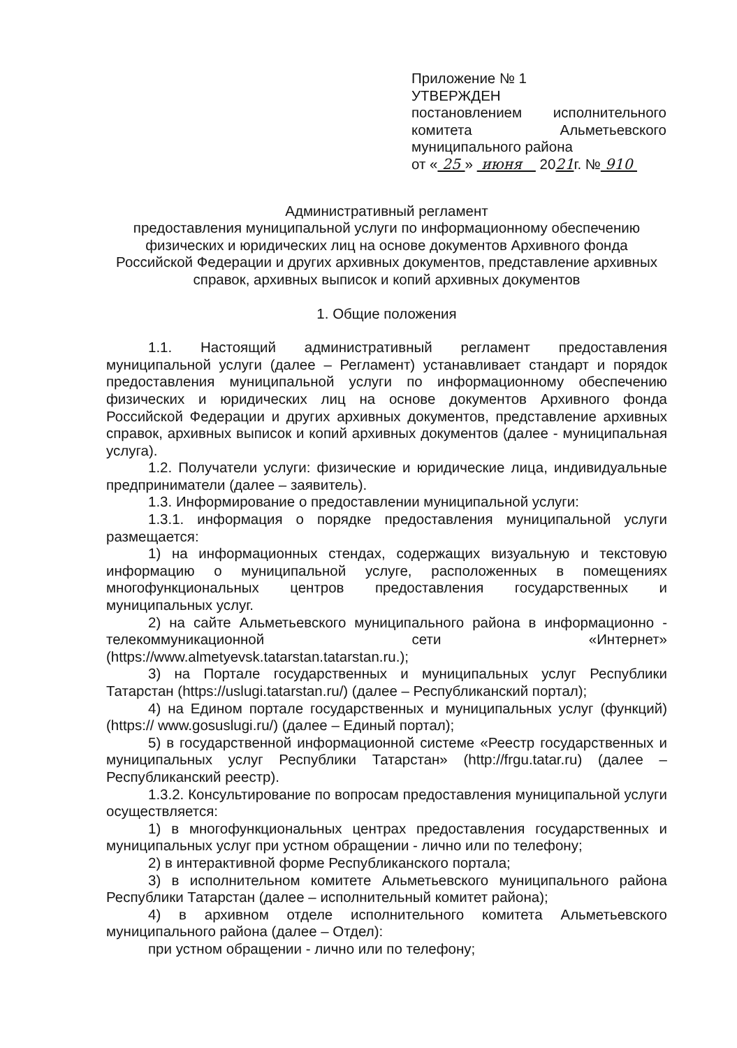Приложение № 1
УТВЕРЖДЕН
постановлением исполнительного комитета Альметьевского муниципального района
от « 25 » июня 2021г. № 910
Административный регламент
предоставления муниципальной услуги по информационному обеспечению физических и юридических лиц на основе документов Архивного фонда Российской Федерации и других архивных документов, представление архивных справок, архивных выписок и копий архивных документов
1. Общие положения
1.1. Настоящий административный регламент предоставления муниципальной услуги (далее – Регламент) устанавливает стандарт и порядок предоставления муниципальной услуги по информационному обеспечению физических и юридических лиц на основе документов Архивного фонда Российской Федерации и других архивных документов, представление архивных справок, архивных выписок и копий архивных документов (далее - муниципальная услуга).
1.2. Получатели услуги: физические и юридические лица, индивидуальные предприниматели (далее – заявитель).
1.3. Информирование о предоставлении муниципальной услуги:
1.3.1. информация о порядке предоставления муниципальной услуги размещается:
1) на информационных стендах, содержащих визуальную и текстовую информацию о муниципальной услуге, расположенных в помещениях многофункциональных центров предоставления государственных и муниципальных услуг.
2) на сайте Альметьевского муниципального района в информационно - телекоммуникационной сети «Интернет» (https://www.almetyevsk.tatarstan.tatarstan.ru.);
3) на Портале государственных и муниципальных услуг Республики Татарстан (https://uslugi.tatarstan.ru/) (далее – Республиканский портал);
4) на Едином портале государственных и муниципальных услуг (функций) (https:// www.gosuslugi.ru/) (далее – Единый портал);
5) в государственной информационной системе «Реестр государственных и муниципальных услуг Республики Татарстан» (http://frgu.tatar.ru) (далее – Республиканский реестр).
1.3.2. Консультирование по вопросам предоставления муниципальной услуги осуществляется:
1) в многофункциональных центрах предоставления государственных и муниципальных услуг при устном обращении - лично или по телефону;
2) в интерактивной форме Республиканского портала;
3) в исполнительном комитете Альметьевского муниципального района Республики Татарстан (далее – исполнительный комитет района);
4) в архивном отделе исполнительного комитета Альметьевского муниципального района (далее – Отдел):
при устном обращении - лично или по телефону;